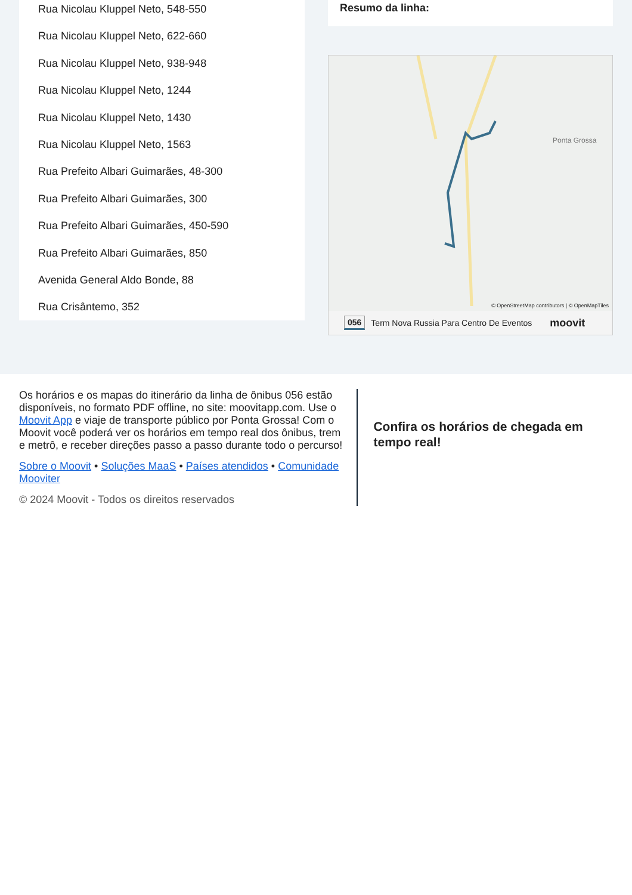Rua Nicolau Kluppel Neto, 548-550
Rua Nicolau Kluppel Neto, 622-660
Rua Nicolau Kluppel Neto, 938-948
Rua Nicolau Kluppel Neto, 1244
Rua Nicolau Kluppel Neto, 1430
Rua Nicolau Kluppel Neto, 1563
Rua Prefeito Albari Guimarães, 48-300
Rua Prefeito Albari Guimarães, 300
Rua Prefeito Albari Guimarães, 450-590
Rua Prefeito Albari Guimarães, 850
Avenida General Aldo Bonde, 88
Rua Crisântemo, 352
Resumo da linha:
Ponta Grossa
© OpenStreetMap contributors | © OpenMapTiles
056 Term Nova Russia Para Centro De Eventos moovit
Os horários e os mapas do itinerário da linha de ônibus 056 estão disponíveis, no formato PDF offline, no site: moovitapp.com. Use o Moovit App e viaje de transporte público por Ponta Grossa! Com o Moovit você poderá ver os horários em tempo real dos ônibus, trem e metrô, e receber direções passo a passo durante todo o percurso!
Sobre o Moovit • Soluções MaaS • Países atendidos • Comunidade Mooviter
© 2024 Moovit - Todos os direitos reservados
Confira os horários de chegada em tempo real!